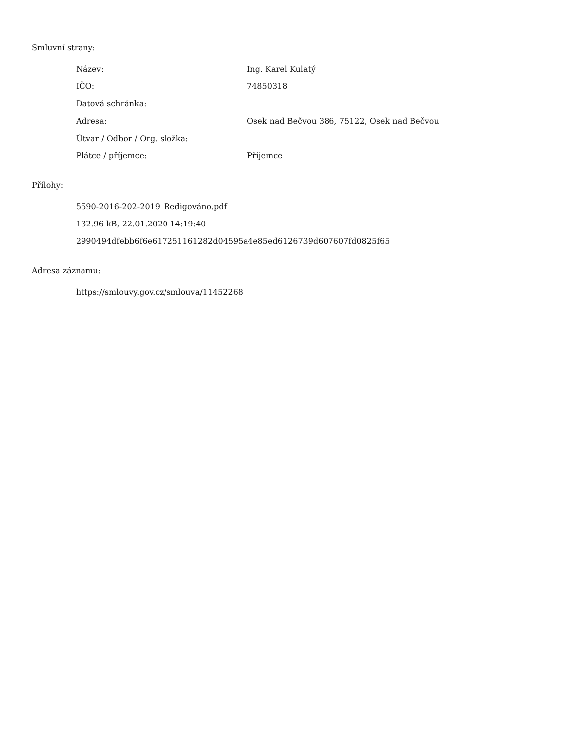Smluvní strany:
| Název: | Ing. Karel Kulatý |
| IČO: | 74850318 |
| Datová schránka: | |
| Adresa: | Osek nad Bečvou 386, 75122, Osek nad Bečvou |
| Útvar / Odbor / Org. složka: | |
| Plátce / příjemce: | Příjemce |
Přílohy:
5590-2016-202-2019_Redigováno.pdf
132.96 kB, 22.01.2020 14:19:40
2990494dfebb6f6e617251161282d04595a4e85ed6126739d607607fd0825f65
Adresa záznamu:
https://smlouvy.gov.cz/smlouva/11452268